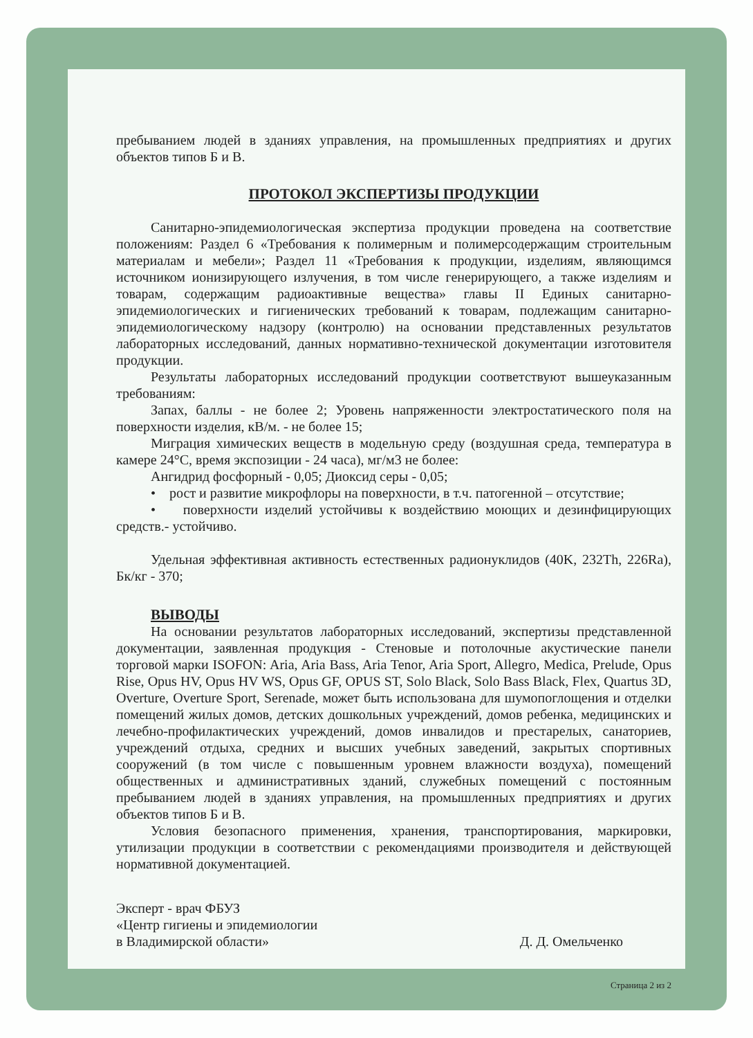пребыванием людей в зданиях управления, на промышленных предприятиях и других объектов типов Б и В.
ПРОТОКОЛ ЭКСПЕРТИЗЫ ПРОДУКЦИИ
Санитарно-эпидемиологическая экспертиза продукции проведена на соответствие положениям: Раздел 6 «Требования к полимерным и полимерсодержащим строительным материалам и мебели»; Раздел 11 «Требования к продукции, изделиям, являющимся источником ионизирующего излучения, в том числе генерирующего, а также изделиям и товарам, содержащим радиоактивные вещества» главы II Единых санитарно-эпидемиологических и гигиенических требований к товарам, подлежащим санитарно-эпидемиологическому надзору (контролю) на основании представленных результатов лабораторных исследований, данных нормативно-технической документации изготовителя продукции.
Результаты лабораторных исследований продукции соответствуют вышеуказанным требованиям:
Запах, баллы - не более 2; Уровень напряженности электростатического поля на поверхности изделия, кВ/м. - не более 15;
Миграция химических веществ в модельную среду (воздушная среда, температура в камере 24°С, время экспозиции - 24 часа), мг/м3 не более:
Ангидрид фосфорный - 0,05; Диоксид серы - 0,05;
• рост и развитие микрофлоры на поверхности, в т.ч. патогенной – отсутствие;
• поверхности изделий устойчивы к воздействию моющих и дезинфицирующих средств.- устойчиво.
Удельная эффективная активность естественных радионуклидов (40K, 232Th, 226Ra), Бк/кг - 370;
ВЫВОДЫ
На основании результатов лабораторных исследований, экспертизы представленной документации, заявленная продукция - Стеновые и потолочные акустические панели торговой марки ISOFON: Aria, Aria Bass, Aria Tenor, Aria Sport, Allegro, Medica, Prelude, Opus Rise, Opus HV, Opus HV WS, Opus GF, OPUS ST, Solo Black, Solo Bass Black, Flex, Quartus 3D, Overture, Overture Sport, Serenade, может быть использована для шумопоглощения и отделки помещений жилых домов, детских дошкольных учреждений, домов ребенка, медицинских и лечебно-профилактических учреждений, домов инвалидов и престарелых, санаториев, учреждений отдыха, средних и высших учебных заведений, закрытых спортивных сооружений (в том числе с повышенным уровнем влажности воздуха), помещений общественных и административных зданий, служебных помещений с постоянным пребыванием людей в зданиях управления, на промышленных предприятиях и других объектов типов Б и В.
Условия безопасного применения, хранения, транспортирования, маркировки, утилизации продукции в соответствии с рекомендациями производителя и действующей нормативной документацией.
Эксперт - врач ФБУЗ
«Центр гигиены и эпидемиологии
в Владимирской области»
Д. Д. Омельченко
Страница 2 из 2